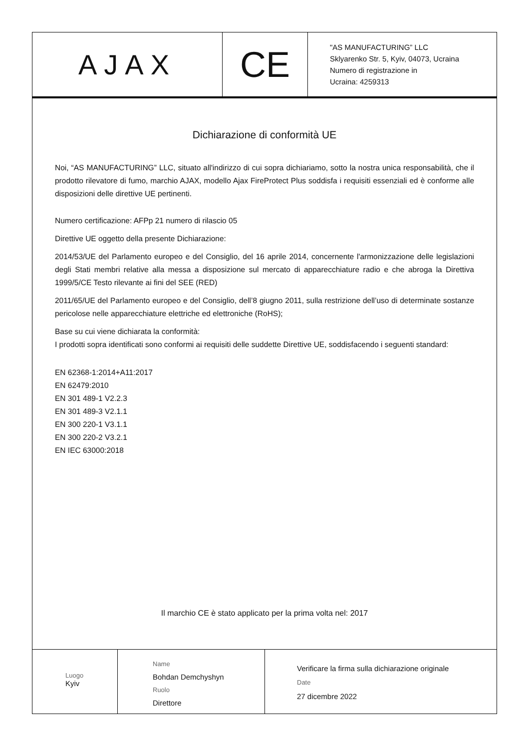AJAX
CE
"AS MANUFACTURING” LLC
Sklyarenko Str. 5, Kyiv, 04073, Ucraina
Numero di registrazione in
Ucraina: 4259313
Dichiarazione di conformità UE
Noi, “AS MANUFACTURING” LLC, situato all'indirizzo di cui sopra dichiariamo, sotto la nostra unica responsabilità, che il prodotto rilevatore di fumo, marchio AJAX, modello Ajax FireProtect Plus soddisfa i requisiti essenziali ed è conforme alle disposizioni delle direttive UE pertinenti.
Numero certificazione: AFPp 21 numero di rilascio 05
Direttive UE oggetto della presente Dichiarazione:
2014/53/UE del Parlamento europeo e del Consiglio, del 16 aprile 2014, concernente l'armonizzazione delle legislazioni degli Stati membri relative alla messa a disposizione sul mercato di apparecchiature radio e che abroga la Direttiva 1999/5/CE Testo rilevante ai fini del SEE (RED)
2011/65/UE del Parlamento europeo e del Consiglio, dell’8 giugno 2011, sulla restrizione dell’uso di determinate sostanze pericolose nelle apparecchiature elettriche ed elettroniche (RoHS);
Base su cui viene dichiarata la conformità:
I prodotti sopra identificati sono conformi ai requisiti delle suddette Direttive UE, soddisfacendo i seguenti standard:
EN 62368-1:2014+A11:2017
EN 62479:2010
EN 301 489-1 V2.2.3
EN 301 489-3 V2.1.1
EN 300 220-1 V3.1.1
EN 300 220-2 V3.2.1
EN IEC 63000:2018
Il marchio CE è stato applicato per la prima volta nel: 2017
Luogo
Kyiv
Name
Bohdan Demchyshyn
Ruolo
Direttore
Verificare la firma sulla dichiarazione originale
Date
27 dicembre 2022